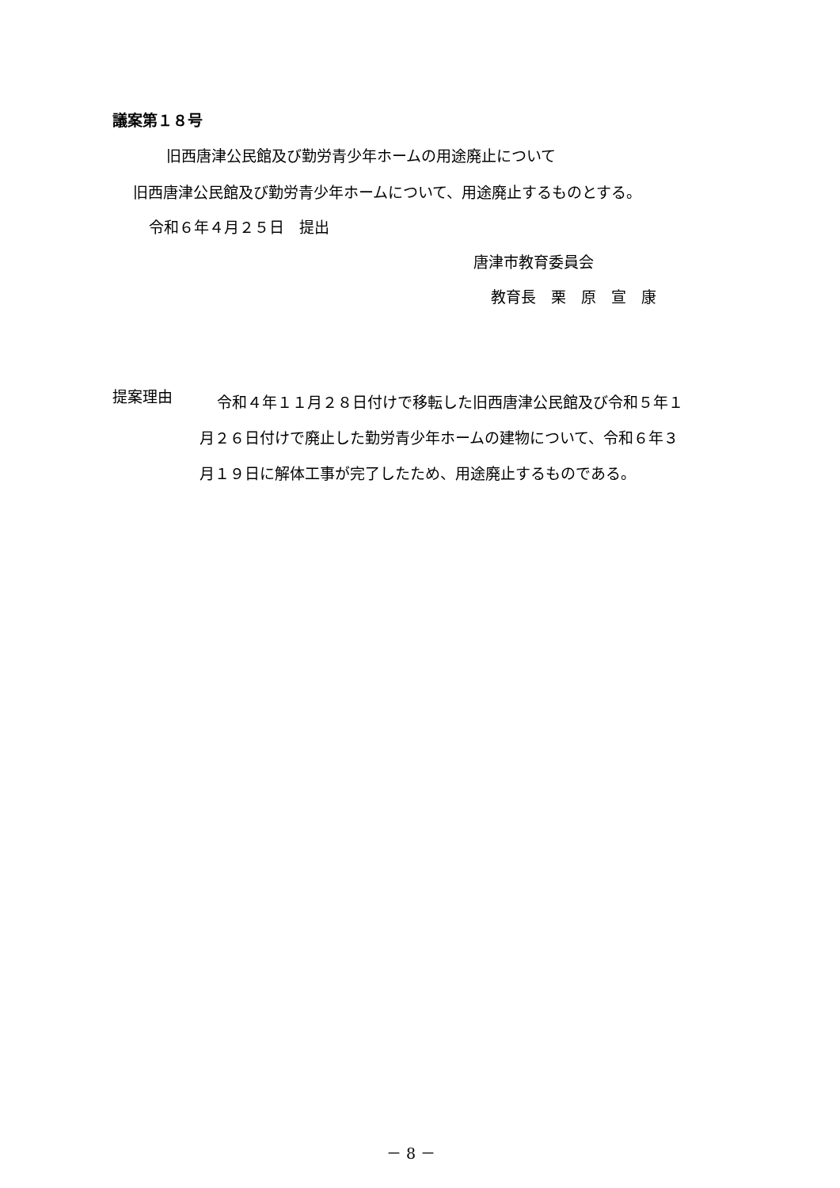議案第１８号
旧西唐津公民館及び勤労青少年ホームの用途廃止について
旧西唐津公民館及び勤労青少年ホームについて、用途廃止するものとする。
令和６年４月２５日　提出
唐津市教育委員会
教育長　栗　原　宣　康
提案理由
令和４年１１月２８日付けで移転した旧西唐津公民館及び令和５年１
月２６日付けで廃止した勤労青少年ホームの建物について、令和６年３
月１９日に解体工事が完了したため、用途廃止するものである。
－ 8 －